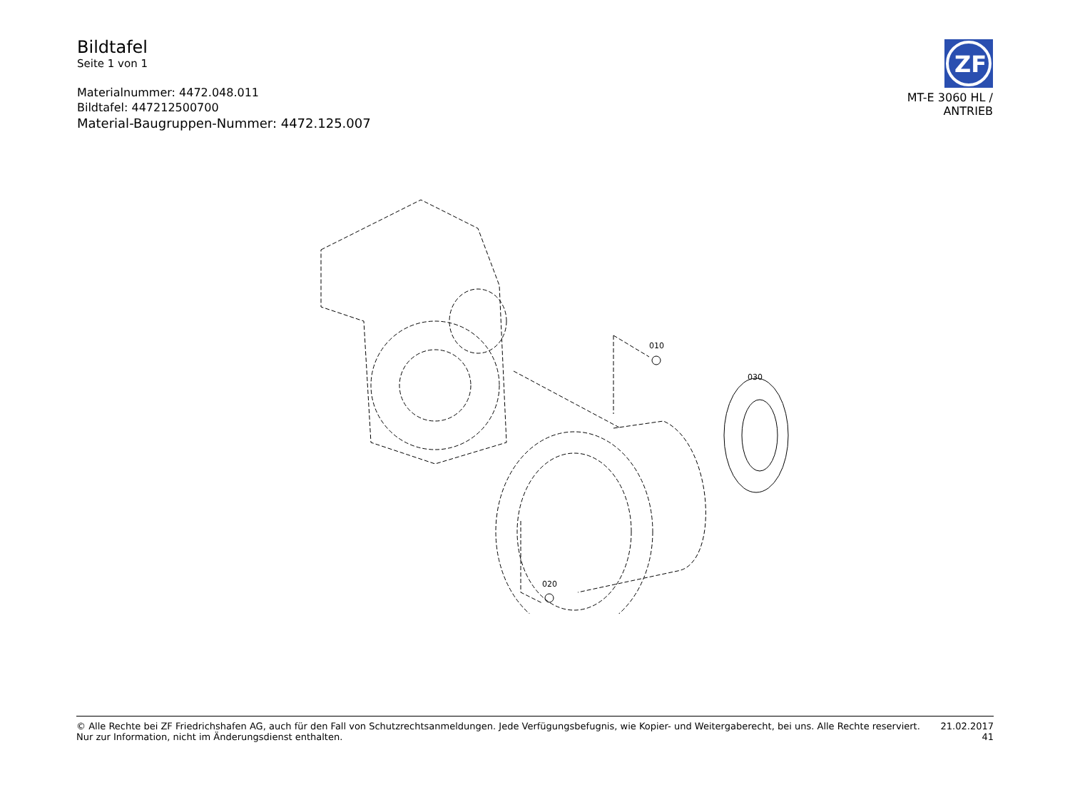Bildtafel
Seite 1 von 1
Materialnummer: 4472.048.011
Bildtafel: 447212500700
Material-Baugruppen-Nummer: 4472.125.007
ZF
MT-E 3060 HL /
ANTRIEB
010
030
020
© Alle Rechte bei ZF Friedrichshafen AG, auch für den Fall von Schutzrechtsanmeldungen. Jede Verfügungsbefugnis, wie Kopier- und Weitergaberecht, bei uns. Alle Rechte reserviert.
Nur zur Information, nicht im Änderungsdienst enthalten.
21.02.2017
41